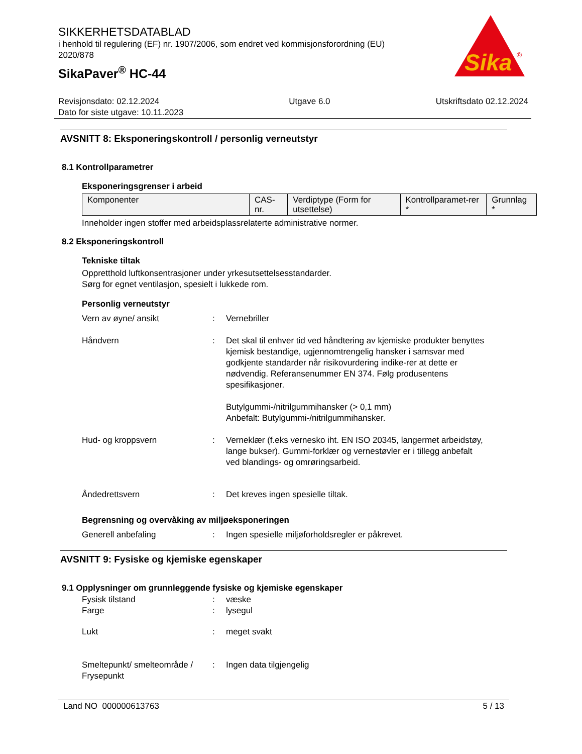SIKKERHETSDATABLAD
i henhold til regulering (EF) nr. 1907/2006, som endret ved kommisjonsforordning (EU) 2020/878
SikaPaver<sup>®</sup> HC-44
Sika
®
Revisjonsdato: 02.12.2024
Dato for siste utgave: 10.11.2023
Utgave 6.0 Utskriftsdato 02.12.2024
AVSNITT 8: Eksponeringskontroll / personlig verneutstyr
8.1 Kontrollparametrer
Eksponeringsgrenser i arbeid
| Komponenter | CAS-nr. | Verdiptype (Form for utsettelse) | Kontrollparamet-rer * | Grunnlag * |
| --- | --- | --- | --- | --- |
Inneholder ingen stoffer med arbeidsplassrelaterte administrative normer.
8.2 Eksponeringskontroll
Tekniske tiltak
Oppretthold luftkonsentrasjoner under yrkesutsettelsesstandarder.
Sørg for egnet ventilasjon, spesielt i lukkede rom.
Personlig verneutstyr
Vern av øyne/ ansikt : Vernebriller
Håndvern : Det skal til enhver tid ved håndtering av kjemiske produkter benyttes kjemisk bestandige, ugjennomtrengelig hansker i samsvar med godkjente standarder når risikovurdering indike-rer at dette er nødvendig. Referansenummer EN 374. Følg produsentens spesifikasjoner.
Butylgummi-/nitrilgummihansker (> 0,1 mm)
Anbefalt: Butylgummi-/nitrilgummihansker.
Hud- og kroppsvern : Verneklær (f.eks vernesko iht. EN ISO 20345, langermet arbeidstøy, lange bukser). Gummi-forklær og vernestøvler er i tillegg anbefalt ved blandings- og omrøringsarbeid.
Åndedrettsvern : Det kreves ingen spesielle tiltak.
Begrensning og overvåking av miljøeksponeringen
Generell anbefaling : Ingen spesielle miljøforholdsregler er påkrevet.
AVSNITT 9: Fysiske og kjemiske egenskaper
9.1 Opplysninger om grunnleggende fysiske og kjemiske egenskaper
Fysisk tilstand : væske
Farge : lysegul
Lukt : meget svakt
Smeltepunkt/ smelteområde / Frysepunkt
: Ingen data tilgjengelig
Land NO 000000613763 5 / 13